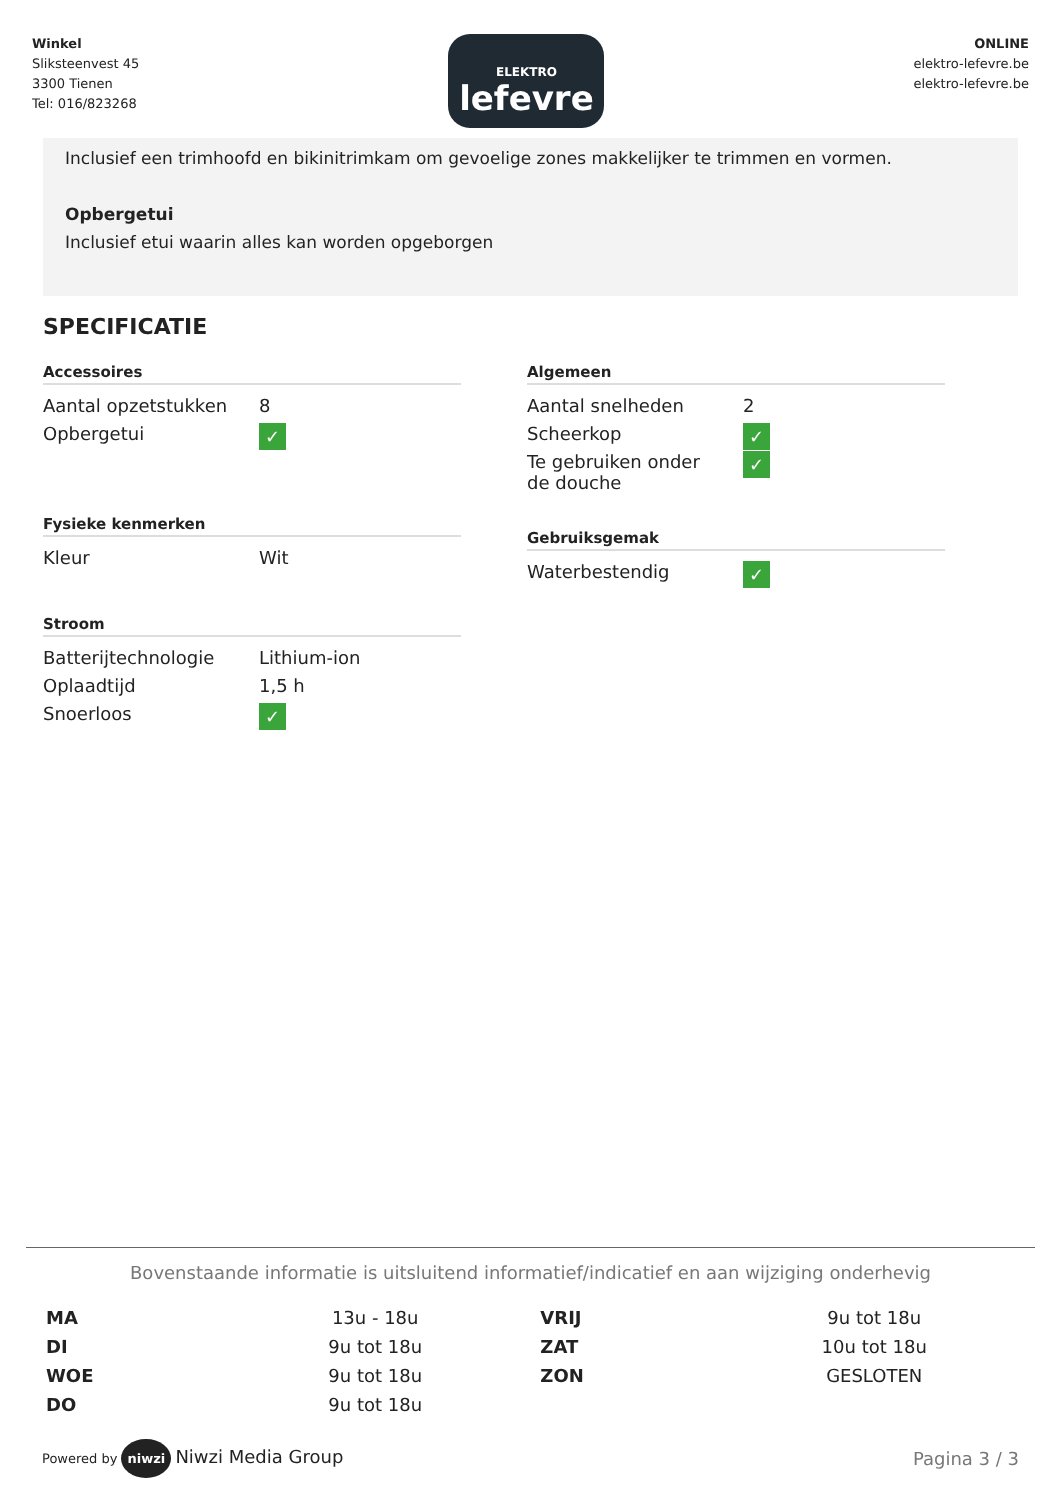Winkel
Sliksteenvest 45
3300 Tienen
Tel: 016/823268
ELEKTRO
lefevre
ONLINE
elektro-lefevre.be
elektro-lefevre.be
Inclusief een trimhoofd en bikinitrimkam om gevoelige zones makkelijker te trimmen en vormen.
Opbergetui
Inclusief etui waarin alles kan worden opgeborgen
SPECIFICATIE
Accessoires
| Aantal opzetstukken | 8 |
| Opbergetui | ✓ |
Fysieke kenmerken
| Kleur | Wit |
Stroom
| Batterijtechnologie | Lithium-ion |
| Oplaadtijd | 1,5 h |
| Snoerloos | ✓ |
Algemeen
| Aantal snelheden | 2 |
| Scheerkop | ✓ |
| Te gebruiken onder de douche | ✓ |
Gebruiksgemak
| Waterbestendig | ✓ |
Bovenstaande informatie is uitsluitend informatief/indicatief en aan wijziging onderhevig
| MA | 13u - 18u | VRIJ | 9u tot 18u |
| DI | 9u tot 18u | ZAT | 10u tot 18u |
| WOE | 9u tot 18u | ZON | GESLOTEN |
| DO | 9u tot 18u | | |
Powered by niwzi Niwzi Media Group
Pagina 3 / 3